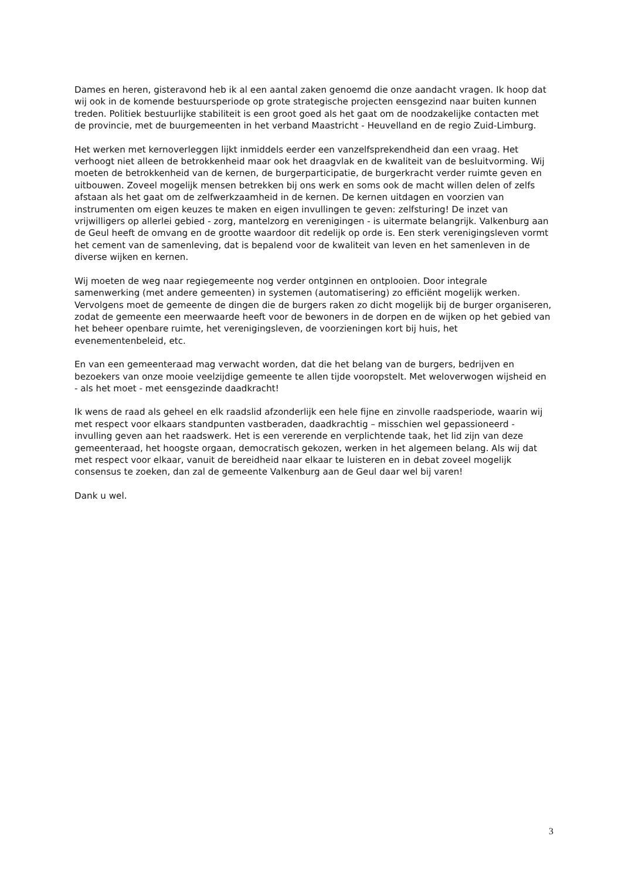Dames en heren, gisteravond heb ik al een aantal zaken genoemd die onze aandacht vragen. Ik hoop dat wij ook in de komende bestuursperiode op grote strategische projecten eensgezind naar buiten kunnen treden. Politiek bestuurlijke stabiliteit is een groot goed als het gaat om de noodzakelijke contacten met de provincie, met de buurgemeenten in het verband Maastricht - Heuvelland en de regio Zuid-Limburg.
Het werken met kernoverleggen lijkt inmiddels eerder een vanzelfsprekendheid dan een vraag. Het verhoogt niet alleen de betrokkenheid maar ook het draagvlak en de kwaliteit van de besluitvorming. Wij moeten de betrokkenheid van de kernen, de burgerparticipatie, de burgerkracht verder ruimte geven en uitbouwen. Zoveel mogelijk mensen betrekken bij ons werk en soms ook de macht willen delen of zelfs afstaan als het gaat om de zelfwerkzaamheid in de kernen. De kernen uitdagen en voorzien van instrumenten om eigen keuzes te maken en eigen invullingen te geven: zelfsturing! De inzet van vrijwilligers op allerlei gebied - zorg, mantelzorg en verenigingen - is uitermate belangrijk. Valkenburg aan de Geul heeft de omvang en de grootte waardoor dit redelijk op orde is. Een sterk verenigingsleven vormt het cement van de samenleving, dat is bepalend voor de kwaliteit van leven en het samenleven in de diverse wijken en kernen.
Wij moeten de weg naar regiegemeente nog verder ontginnen en ontplooien. Door integrale samenwerking (met andere gemeenten) in systemen (automatisering) zo efficiënt mogelijk werken. Vervolgens moet de gemeente de dingen die de burgers raken zo dicht mogelijk bij de burger organiseren, zodat de gemeente een meerwaarde heeft voor de bewoners in de dorpen en de wijken op het gebied van het beheer openbare ruimte, het verenigingsleven, de voorzieningen kort bij huis, het evenementenbeleid, etc.
En van een gemeenteraad mag verwacht worden, dat die het belang van de burgers, bedrijven en bezoekers van onze mooie veelzijdige gemeente te allen tijde vooropstelt. Met weloverwogen wijsheid en - als het moet - met eensgezinde daadkracht!
Ik wens de raad als geheel en elk raadslid afzonderlijk een hele fijne en zinvolle raadsperiode, waarin wij met respect voor elkaars standpunten vastberaden, daadkrachtig – misschien wel gepassioneerd - invulling geven aan het raadswerk. Het is een vererende en verplichtende taak, het lid zijn van deze gemeenteraad, het hoogste orgaan, democratisch gekozen, werken in het algemeen belang. Als wij dat met respect voor elkaar, vanuit de bereidheid naar elkaar te luisteren en in debat zoveel mogelijk consensus te zoeken, dan zal de gemeente Valkenburg aan de Geul daar wel bij varen!
Dank u wel.
3